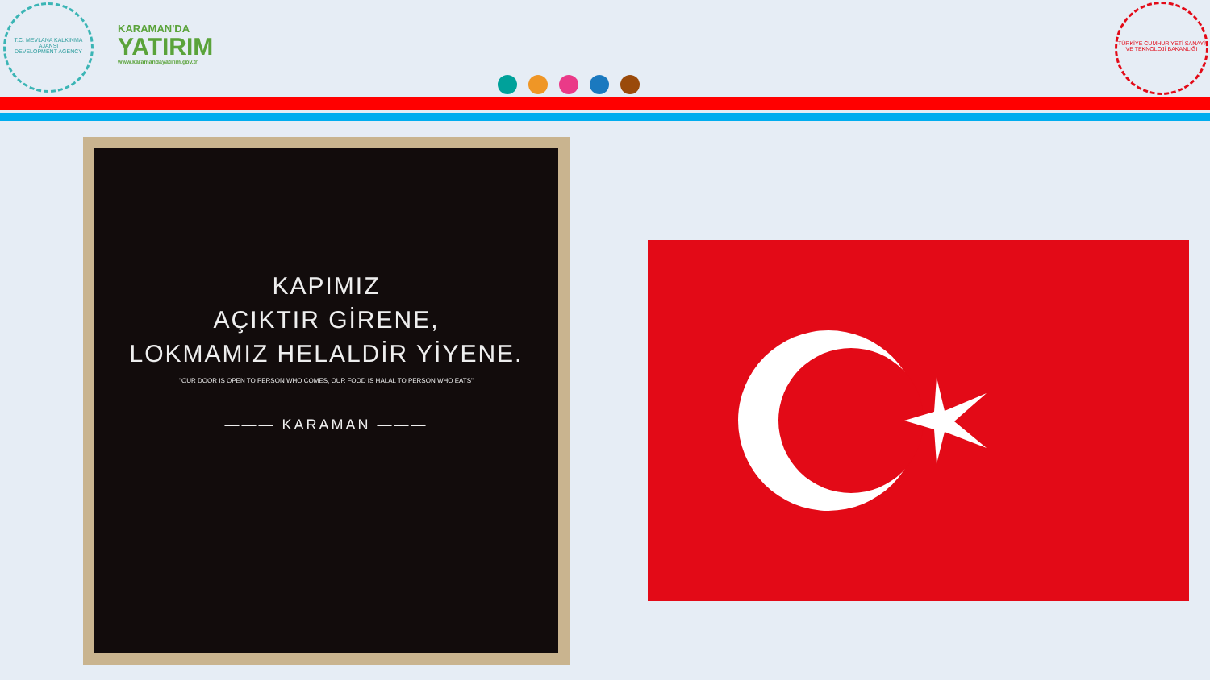T.C. MEVLANA KALKINMA AJANSI
DEVELOPMENT AGENCY
KARAMAN'DA
YATIRIM
www.karamandayatirim.gov.tr
TÜRKİYE CUMHURİYETİ SANAYİ VE TEKNOLOJİ BAKANLIĞI
KAPIMIZ
AÇIKTIR GİRENE,
LOKMAMIZ HELALDİR YİYENE.
"OUR DOOR IS OPEN TO PERSON WHO COMES, OUR FOOD IS HALAL TO PERSON WHO EATS"
——— KARAMAN ———